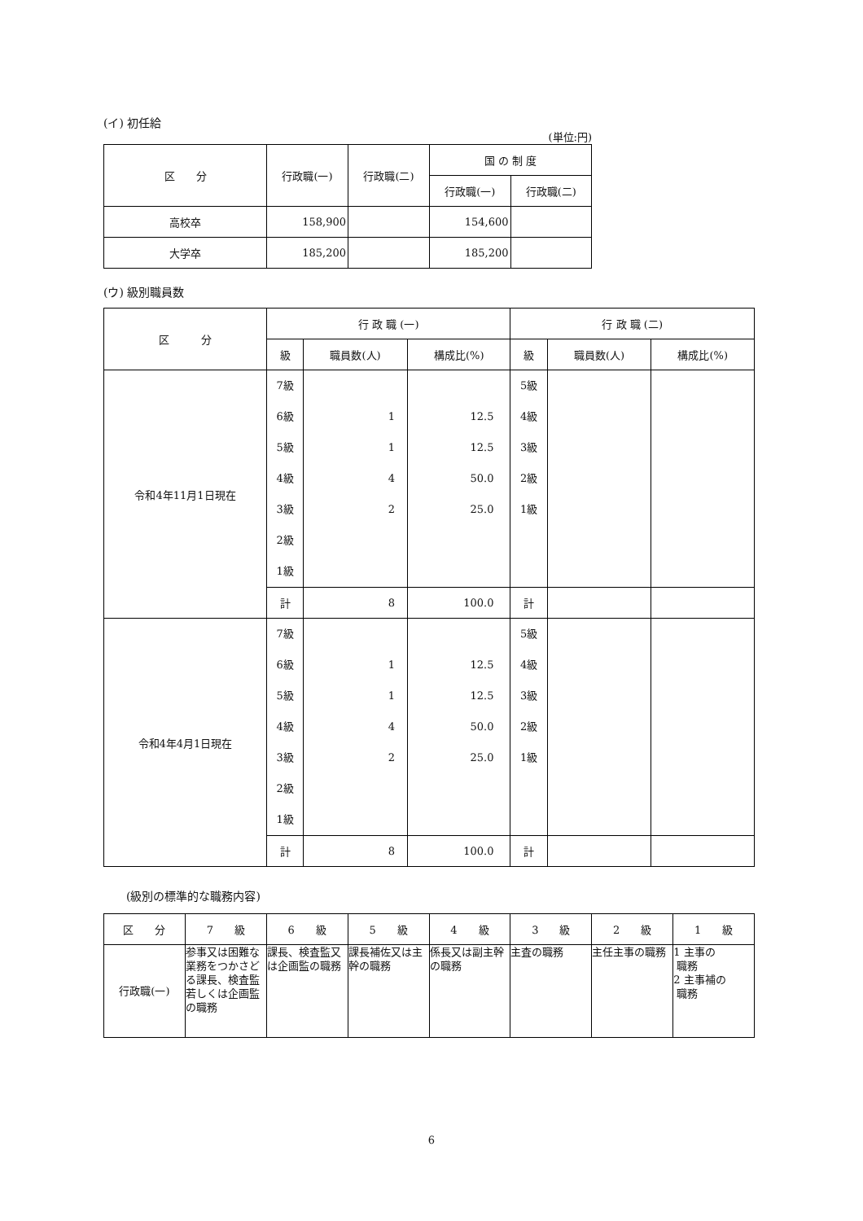(イ) 初任給
(単位:円)
| 区 分 | 行政職(一) | 行政職(二) | 国 の 制 度 | |
| --- | --- | --- | --- | --- |
| | | | 行政職(一) | 行政職(二) |
| 高校卒 | 158,900 | | 154,600 | |
| 大学卒 | 185,200 | | 185,200 | |
(ウ) 級別職員数
| 区 分 | 行 政 職 (一) | | | 行 政 職 (二) | | |
| --- | --- | --- | --- | --- | --- | --- |
| | 級 | 職員数(人) | 構成比(%) | 級 | 職員数(人) | 構成比(%) |
| 令和4年11月1日現在 | 7級 6級 5級 4級 3級 2級 1級 | 1 1 4 2 | 12.5 12.5 50.0 25.0 | 5級 4級 3級 2級 1級 | | |
| | 計 | 8 | 100.0 | 計 | | |
| 令和4年4月1日現在 | 7級 6級 5級 4級 3級 2級 1級 | 1 1 4 2 | 12.5 12.5 50.0 25.0 | 5級 4級 3級 2級 1級 | | |
| | 計 | 8 | 100.0 | 計 | | |
(級別の標準的な職務内容)
| 区 分 | 7 級 | 6 級 | 5 級 | 4 級 | 3 級 | 2 級 | 1 級 |
| --- | --- | --- | --- | --- | --- | --- | --- |
| 行政職(一) | 参事又は困難な業務をつかさどる課長、検査監若しくは企画監の職務 | 課長、検査監又は企画監の職務 | 課長補佐又は主幹の職務 | 係長又は副主幹の職務 | 主査の職務 | 主任主事の職務 | 1 主事の 職務 2 主事補の 職務 |
6